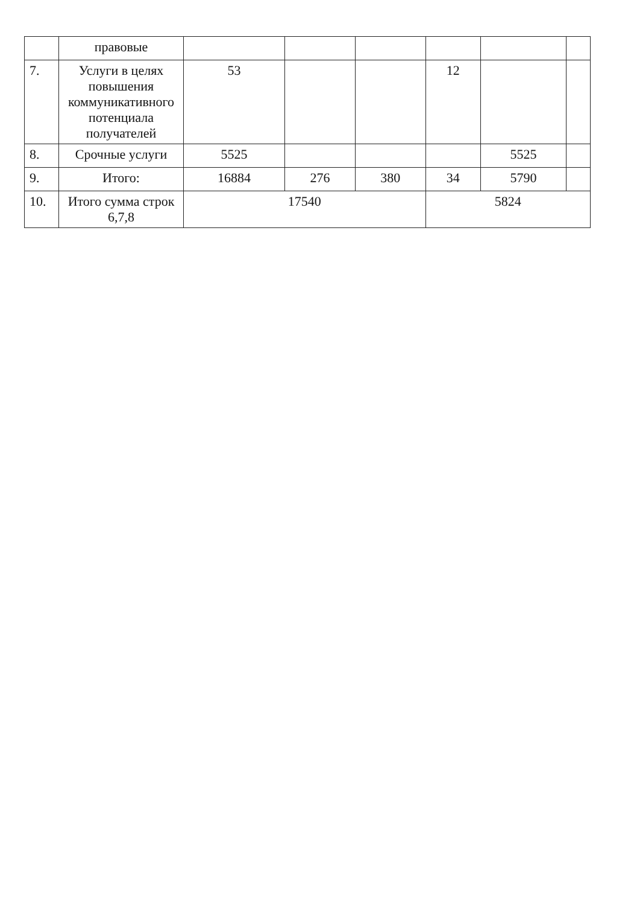| | правовые | | | | | | |
| 7. | Услуги в целях повышения коммуникативного потенциала получателей | 53 | | | 12 | | |
| 8. | Срочные услуги | 5525 | | | | 5525 | |
| 9. | Итого: | 16884 | 276 | 380 | 34 | 5790 | |
| 10. | Итого сумма строк 6,7,8 | 17540 | | | 5824 | | |